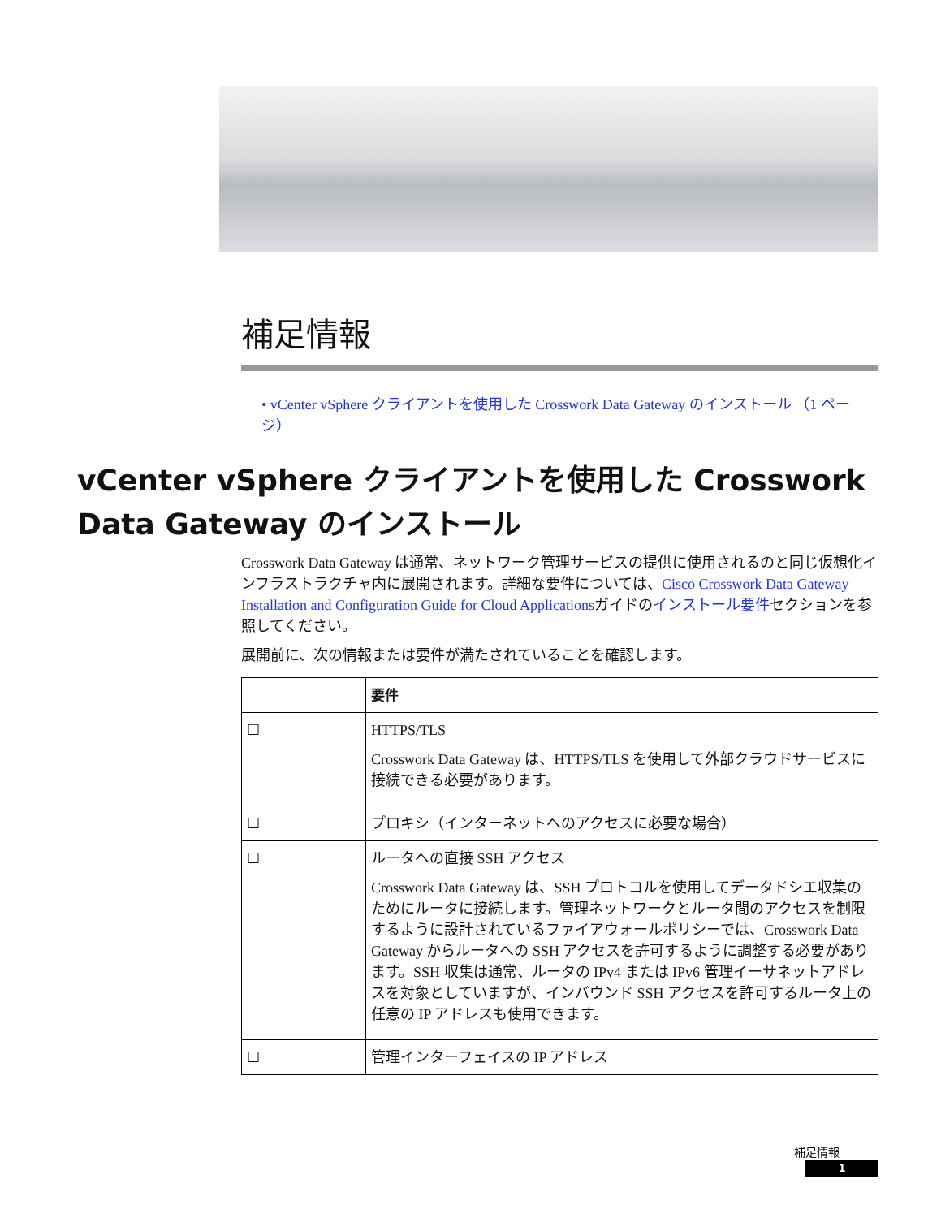補足情報
• vCenter vSphere クライアントを使用した Crosswork Data Gateway のインストール （1 ページ）
vCenter vSphere クライアントを使用した Crosswork Data Gateway のインストール
Crosswork Data Gateway は通常、ネットワーク管理サービスの提供に使用されるのと同じ仮想化インフラストラクチャ内に展開されます。詳細な要件については、Cisco Crosswork Data Gateway Installation and Configuration Guide for Cloud Applicationsガイドのインストール要件セクションを参照してください。
展開前に、次の情報または要件が満たされていることを確認します。
| | 要件 |
| --- | --- |
| ☐ | HTTPS/TLS Crosswork Data Gateway は、HTTPS/TLS を使用して外部クラウドサービスに接続できる必要があります。 |
| ☐ | プロキシ（インターネットへのアクセスに必要な場合） |
| ☐ | ルータへの直接 SSH アクセス Crosswork Data Gateway は、SSH プロトコルを使用してデータドシエ収集のためにルータに接続します。管理ネットワークとルータ間のアクセスを制限するように設計されているファイアウォールポリシーでは、Crosswork Data Gateway からルータへの SSH アクセスを許可するように調整する必要があります。SSH 収集は通常、ルータの IPv4 または IPv6 管理イーサネットアドレスを対象としていますが、インバウンド SSH アクセスを許可するルータ上の任意の IP アドレスも使用できます。 |
| ☐ | 管理インターフェイスの IP アドレス |
補足情報
1